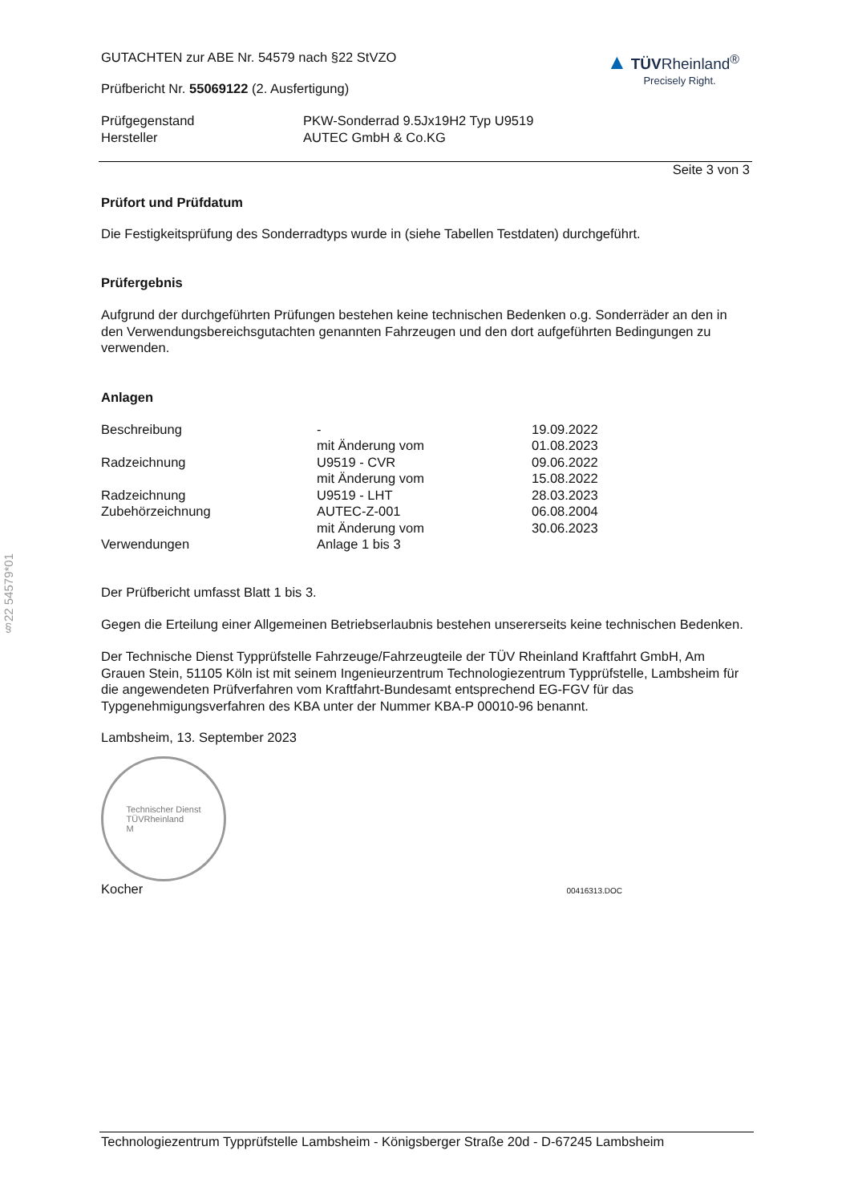§22 54579*01
▲ TÜVRheinland<sup>®</sup>
Precisely Right.
GUTACHTEN zur ABE Nr. 54579 nach §22 StVZO
Prüfbericht Nr. 55069122 (2. Ausfertigung)
| Prüfgegenstand | PKW-Sonderrad 9.5Jx19H2 Typ U9519 |
| Hersteller | AUTEC GmbH & Co.KG |
Seite 3 von 3
Prüfort und Prüfdatum
Die Festigkeitsprüfung des Sonderradtyps wurde in (siehe Tabellen Testdaten) durchgeführt.
Prüfergebnis
Aufgrund der durchgeführten Prüfungen bestehen keine technischen Bedenken o.g. Sonderräder an den in den Verwendungsbereichsgutachten genannten Fahrzeugen und den dort aufgeführten Bedingungen zu verwenden.
Anlagen
| Beschreibung | - | 19.09.2022 |
| | mit Änderung vom | 01.08.2023 |
| Radzeichnung | U9519 - CVR | 09.06.2022 |
| | mit Änderung vom | 15.08.2022 |
| Radzeichnung | U9519 - LHT | 28.03.2023 |
| Zubehörzeichnung | AUTEC-Z-001 | 06.08.2004 |
| | mit Änderung vom | 30.06.2023 |
| Verwendungen | Anlage 1 bis 3 | |
Der Prüfbericht umfasst Blatt 1 bis 3.
Gegen die Erteilung einer Allgemeinen Betriebserlaubnis bestehen unsererseits keine technischen Bedenken.
Der Technische Dienst Typprüfstelle Fahrzeuge/Fahrzeugteile der TÜV Rheinland Kraftfahrt GmbH, Am Grauen Stein, 51105 Köln ist mit seinem Ingenieurzentrum Technologiezentrum Typprüfstelle, Lambsheim für die angewendeten Prüfverfahren vom Kraftfahrt-Bundesamt entsprechend EG-FGV für das Typgenehmigungsverfahren des KBA unter der Nummer KBA-P 00010-96 benannt.
Lambsheim, 13. September 2023
Technischer Dienst
TÜVRheinland
M
Kocher 00416313.DOC
Technologiezentrum Typprüfstelle Lambsheim - Königsberger Straße 20d - D-67245 Lambsheim